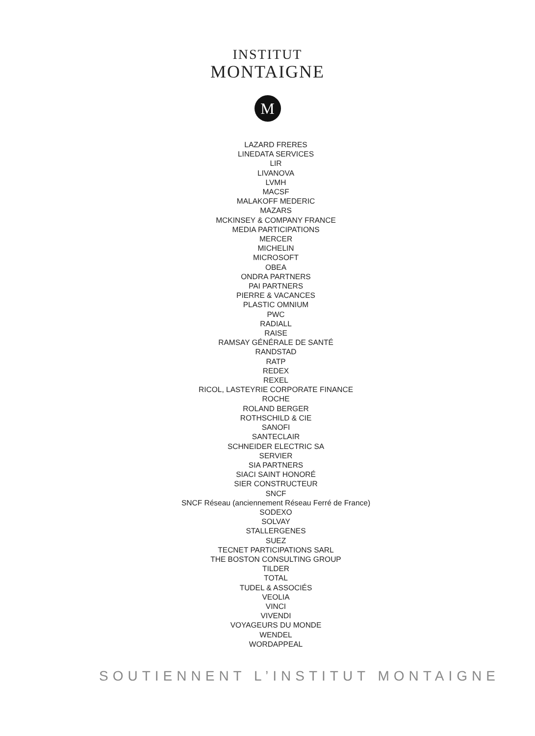INSTITUT
MONTAIGNE
M
LAZARD FRERES
LINEDATA SERVICES
LIR
LIVANOVA
LVMH
MACSF
MALAKOFF MEDERIC
MAZARS
MCKINSEY & COMPANY FRANCE
MEDIA PARTICIPATIONS
MERCER
MICHELIN
MICROSOFT
OBEA
ONDRA PARTNERS
PAI PARTNERS
PIERRE & VACANCES
PLASTIC OMNIUM
PWC
RADIALL
RAISE
RAMSAY GÉNÉRALE DE SANTÉ
RANDSTAD
RATP
REDEX
REXEL
RICOL, LASTEYRIE CORPORATE FINANCE
ROCHE
ROLAND BERGER
ROTHSCHILD & CIE
SANOFI
SANTECLAIR
SCHNEIDER ELECTRIC SA
SERVIER
SIA PARTNERS
SIACI SAINT HONORÉ
SIER CONSTRUCTEUR
SNCF
SNCF Réseau (anciennement Réseau Ferré de France)
SODEXO
SOLVAY
STALLERGENES
SUEZ
TECNET PARTICIPATIONS SARL
THE BOSTON CONSULTING GROUP
TILDER
TOTAL
TUDEL & ASSOCIÉS
VEOLIA
VINCI
VIVENDI
VOYAGEURS DU MONDE
WENDEL
WORDAPPEAL
SOUTIENNENT L’INSTITUT MONTAIGNE